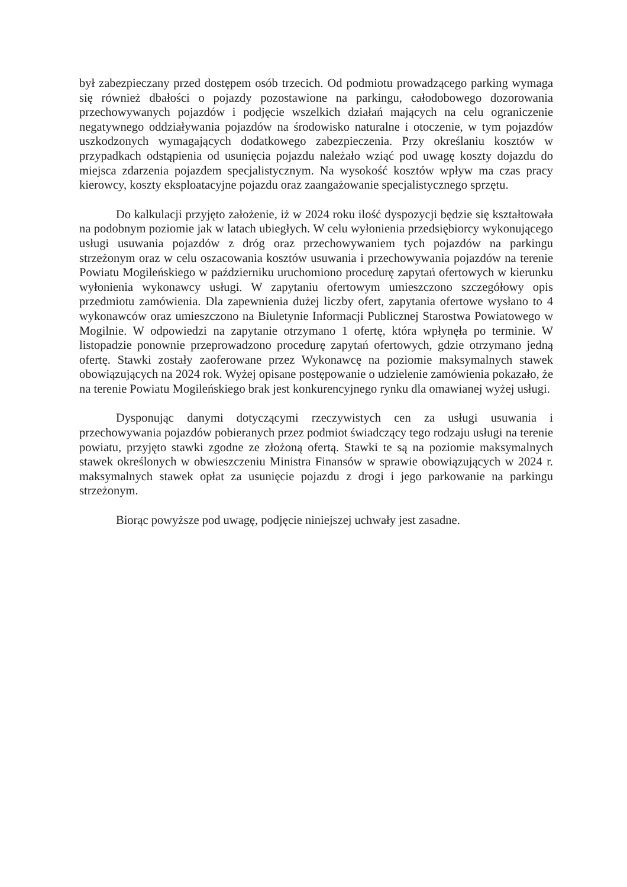był zabezpieczany przed dostępem osób trzecich. Od podmiotu prowadzącego parking wymaga się również dbałości o pojazdy pozostawione na parkingu, całodobowego dozorowania przechowywanych pojazdów i podjęcie wszelkich działań mających na celu ograniczenie negatywnego oddziaływania pojazdów na środowisko naturalne i otoczenie, w tym pojazdów uszkodzonych wymagających dodatkowego zabezpieczenia. Przy określaniu kosztów w przypadkach odstąpienia od usunięcia pojazdu należało wziąć pod uwagę koszty dojazdu do miejsca zdarzenia pojazdem specjalistycznym. Na wysokość kosztów wpływ ma czas pracy kierowcy, koszty eksploatacyjne pojazdu oraz zaangażowanie specjalistycznego sprzętu.
Do kalkulacji przyjęto założenie, iż w 2024 roku ilość dyspozycji będzie się kształtowała na podobnym poziomie jak w latach ubiegłych. W celu wyłonienia przedsiębiorcy wykonującego usługi usuwania pojazdów z dróg oraz przechowywaniem tych pojazdów na parkingu strzeżonym oraz w celu oszacowania kosztów usuwania i przechowywania pojazdów na terenie Powiatu Mogileńskiego w październiku uruchomiono procedurę zapytań ofertowych w kierunku wyłonienia wykonawcy usługi. W zapytaniu ofertowym umieszczono szczegółowy opis przedmiotu zamówienia. Dla zapewnienia dużej liczby ofert, zapytania ofertowe wysłano to 4 wykonawców oraz umieszczono na Biuletynie Informacji Publicznej Starostwa Powiatowego w Mogilnie. W odpowiedzi na zapytanie otrzymano 1 ofertę, która wpłynęła po terminie. W listopadzie ponownie przeprowadzono procedurę zapytań ofertowych, gdzie otrzymano jedną ofertę. Stawki zostały zaoferowane przez Wykonawcę na poziomie maksymalnych stawek obowiązujących na 2024 rok. Wyżej opisane postępowanie o udzielenie zamówienia pokazało, że na terenie Powiatu Mogileńskiego brak jest konkurencyjnego rynku dla omawianej wyżej usługi.
Dysponując danymi dotyczącymi rzeczywistych cen za usługi usuwania i przechowywania pojazdów pobieranych przez podmiot świadczący tego rodzaju usługi na terenie powiatu, przyjęto stawki zgodne ze złożoną ofertą. Stawki te są na poziomie maksymalnych stawek określonych w obwieszczeniu Ministra Finansów w sprawie obowiązujących w 2024 r. maksymalnych stawek opłat za usunięcie pojazdu z drogi i jego parkowanie na parkingu strzeżonym.
Biorąc powyższe pod uwagę, podjęcie niniejszej uchwały jest zasadne.